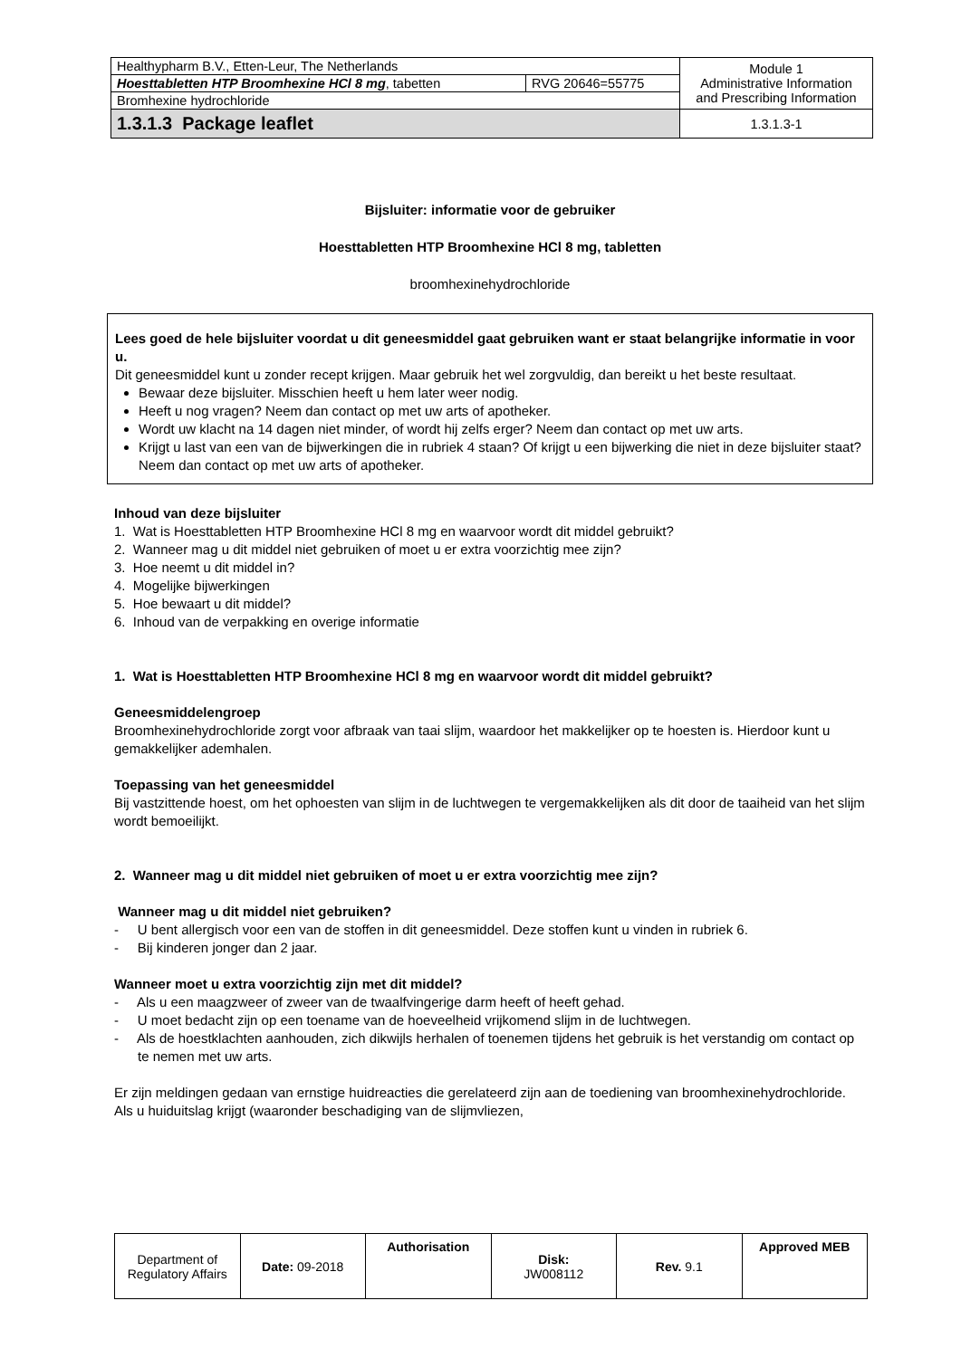| Healthypharm B.V., Etten-Leur, The Netherlands | | Module 1 Administrative Information and Prescribing Information |
| Hoesttabletten HTP Broomhexine HCl 8 mg , tabetten | RVG 20646=55775 | |
| Bromhexine hydrochloride | | |
| 1.3.1.3 Package leaflet | | 1.3.1.3-1 |
Bijsluiter: informatie voor de gebruiker
Hoesttabletten HTP Broomhexine HCl 8 mg, tabletten
broomhexinehydrochloride
Lees goed de hele bijsluiter voordat u dit geneesmiddel gaat gebruiken want er staat belangrijke informatie in voor u.
Dit geneesmiddel kunt u zonder recept krijgen. Maar gebruik het wel zorgvuldig, dan bereikt u het beste resultaat.
Bewaar deze bijsluiter. Misschien heeft u hem later weer nodig.
Heeft u nog vragen? Neem dan contact op met uw arts of apotheker.
Wordt uw klacht na 14 dagen niet minder, of wordt hij zelfs erger? Neem dan contact op met uw arts.
Krijgt u last van een van de bijwerkingen die in rubriek 4 staan? Of krijgt u een bijwerking die niet in deze bijsluiter staat? Neem dan contact op met uw arts of apotheker.
Inhoud van deze bijsluiter
1. Wat is Hoesttabletten HTP Broomhexine HCl 8 mg en waarvoor wordt dit middel gebruikt?
2. Wanneer mag u dit middel niet gebruiken of moet u er extra voorzichtig mee zijn?
3. Hoe neemt u dit middel in?
4. Mogelijke bijwerkingen
5. Hoe bewaart u dit middel?
6. Inhoud van de verpakking en overige informatie
1. Wat is Hoesttabletten HTP Broomhexine HCl 8 mg en waarvoor wordt dit middel gebruikt?
Geneesmiddelengroep
Broomhexinehydrochloride zorgt voor afbraak van taai slijm, waardoor het makkelijker op te hoesten is. Hierdoor kunt u gemakkelijker ademhalen.
Toepassing van het geneesmiddel
Bij vastzittende hoest, om het ophoesten van slijm in de luchtwegen te vergemakkelijken als dit door de taaiheid van het slijm wordt bemoeilijkt.
2. Wanneer mag u dit middel niet gebruiken of moet u er extra voorzichtig mee zijn?
Wanneer mag u dit middel niet gebruiken?
- U bent allergisch voor een van de stoffen in dit geneesmiddel. Deze stoffen kunt u vinden in rubriek 6.
- Bij kinderen jonger dan 2 jaar.
Wanneer moet u extra voorzichtig zijn met dit middel?
- Als u een maagzweer of zweer van de twaalfvingerige darm heeft of heeft gehad.
- U moet bedacht zijn op een toename van de hoeveelheid vrijkomend slijm in de luchtwegen.
- Als de hoestklachten aanhouden, zich dikwijls herhalen of toenemen tijdens het gebruik is het verstandig om contact op te nemen met uw arts.
Er zijn meldingen gedaan van ernstige huidreacties die gerelateerd zijn aan de toediening van broomhexinehydrochloride. Als u huiduitslag krijgt (waaronder beschadiging van de slijmvliezen,
| Department of Regulatory Affairs | Date: 09-2018 | Authorisation | Disk: JW008112 | Rev. 9.1 | Approved MEB |